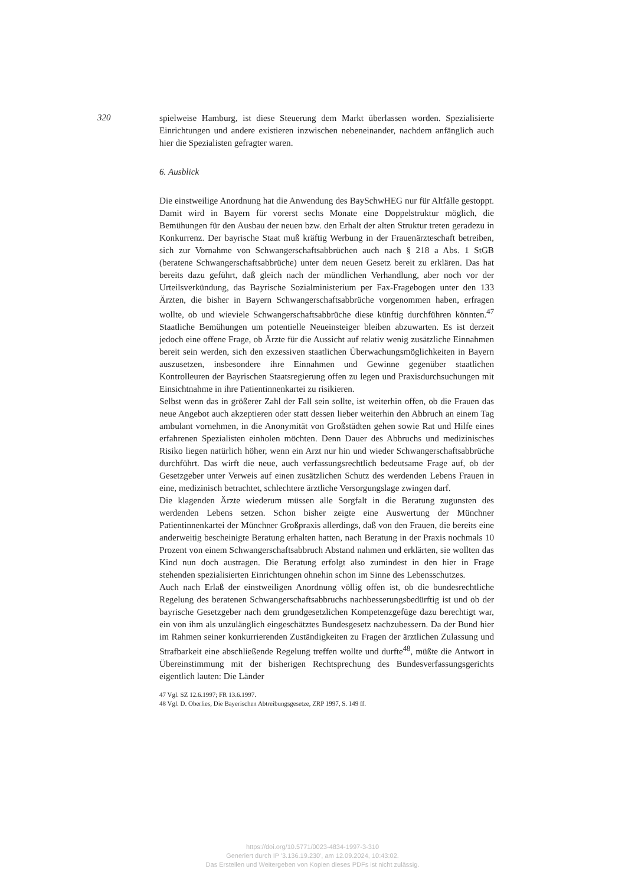320 spielweise Hamburg, ist diese Steuerung dem Markt überlassen worden. Spezialisierte Einrichtungen und andere existieren inzwischen nebeneinander, nachdem anfänglich auch hier die Spezialisten gefragter waren.
6. Ausblick
Die einstweilige Anordnung hat die Anwendung des BaySchwHEG nur für Altfälle gestoppt. Damit wird in Bayern für vorerst sechs Monate eine Doppelstruktur möglich, die Bemühungen für den Ausbau der neuen bzw. den Erhalt der alten Struktur treten geradezu in Konkurrenz. Der bayrische Staat muß kräftig Werbung in der Frauenärzteschaft betreiben, sich zur Vornahme von Schwangerschaftsabbrüchen auch nach § 218 a Abs. 1 StGB (beratene Schwangerschaftsabbrüche) unter dem neuen Gesetz bereit zu erklären. Das hat bereits dazu geführt, daß gleich nach der mündlichen Verhandlung, aber noch vor der Urteilsverkündung, das Bayrische Sozialministerium per Fax-Fragebogen unter den 133 Ärzten, die bisher in Bayern Schwangerschaftsabbrüche vorgenommen haben, erfragen wollte, ob und wieviele Schwangerschaftsabbrüche diese künftig durchführen könnten.<sup>47</sup> Staatliche Bemühungen um potentielle Neueinsteiger bleiben abzuwarten. Es ist derzeit jedoch eine offene Frage, ob Ärzte für die Aussicht auf relativ wenig zusätzliche Einnahmen bereit sein werden, sich den exzessiven staatlichen Überwachungsmöglichkeiten in Bayern auszusetzen, insbesondere ihre Einnahmen und Gewinne gegenüber staatlichen Kontrolleuren der Bayrischen Staatsregierung offen zu legen und Praxisdurchsuchungen mit Einsichtnahme in ihre Patientinnenkartei zu risikieren.
Selbst wenn das in größerer Zahl der Fall sein sollte, ist weiterhin offen, ob die Frauen das neue Angebot auch akzeptieren oder statt dessen lieber weiterhin den Abbruch an einem Tag ambulant vornehmen, in die Anonymität von Großstädten gehen sowie Rat und Hilfe eines erfahrenen Spezialisten einholen möchten. Denn Dauer des Abbruchs und medizinisches Risiko liegen natürlich höher, wenn ein Arzt nur hin und wieder Schwangerschaftsabbrüche durchführt. Das wirft die neue, auch verfassungsrechtlich bedeutsame Frage auf, ob der Gesetzgeber unter Verweis auf einen zusätzlichen Schutz des werdenden Lebens Frauen in eine, medizinisch betrachtet, schlechtere ärztliche Versorgungslage zwingen darf.
Die klagenden Ärzte wiederum müssen alle Sorgfalt in die Beratung zugunsten des werdenden Lebens setzen. Schon bisher zeigte eine Auswertung der Münchner Patientinnenkartei der Münchner Großpraxis allerdings, daß von den Frauen, die bereits eine anderweitig bescheinigte Beratung erhalten hatten, nach Beratung in der Praxis nochmals 10 Prozent von einem Schwangerschaftsabbruch Abstand nahmen und erklärten, sie wollten das Kind nun doch austragen. Die Beratung erfolgt also zumindest in den hier in Frage stehenden spezialisierten Einrichtungen ohnehin schon im Sinne des Lebensschutzes.
Auch nach Erlaß der einstweiligen Anordnung völlig offen ist, ob die bundesrechtliche Regelung des beratenen Schwangerschaftsabbruchs nachbesserungsbedürftig ist und ob der bayrische Gesetzgeber nach dem grundgesetzlichen Kompetenzgefüge dazu berechtigt war, ein von ihm als unzulänglich eingeschätztes Bundesgesetz nachzubessern. Da der Bund hier im Rahmen seiner konkurrierenden Zuständigkeiten zu Fragen der ärztlichen Zulassung und Strafbarkeit eine abschließende Regelung treffen wollte und durfte<sup>48</sup>, müßte die Antwort in Übereinstimmung mit der bisherigen Rechtsprechung des Bundesverfassungsgerichts eigentlich lauten: Die Länder
47 Vgl. SZ 12.6.1997; FR 13.6.1997.
48 Vgl. D. Oberlies, Die Bayerischen Abtreibungsgesetze, ZRP 1997, S. 149 ff.
https://doi.org/10.5771/0023-4834-1997-3-310
Generiert durch IP '3.136.19.230', am 12.09.2024, 10:43:02.
Das Erstellen und Weitergeben von Kopien dieses PDFs ist nicht zulässig.